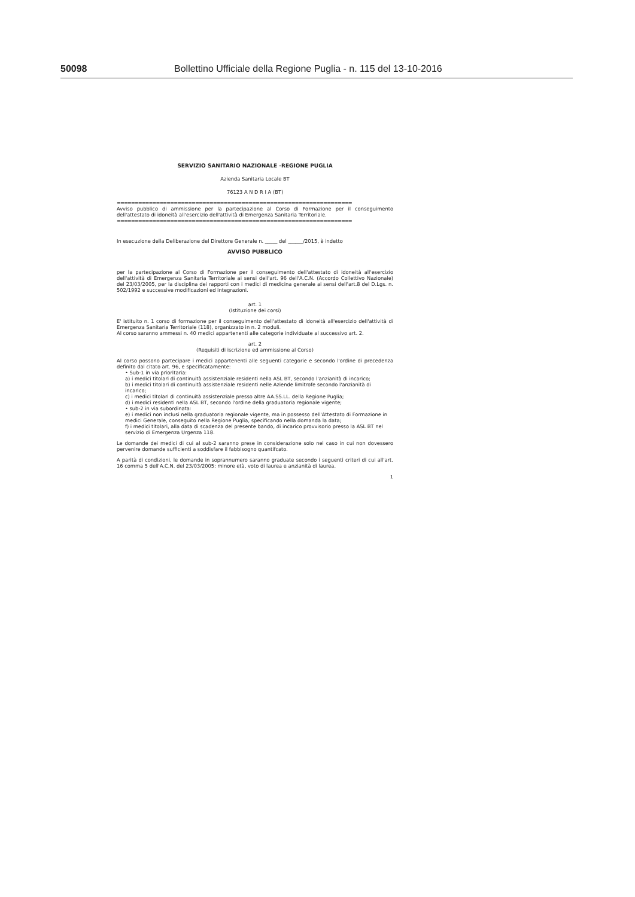50098 Bollettino Ufficiale della Regione Puglia - n. 115 del 13-10-2016
SERVIZIO SANITARIO NAZIONALE -REGIONE PUGLIA
Azienda Sanitaria Locale BT
76123 A N D R I A (BT)
==================================================================
Avviso pubblico di ammissione per la partecipazione al Corso di Formazione per il conseguimento dell'attestato di idoneità all'esercizio dell'attività di Emergenza Sanitaria Territoriale.
==================================================================
In esecuzione della Deliberazione del Direttore Generale n. _____ del ______/2015, è indetto
AVVISO PUBBLICO
per la partecipazione al Corso di Formazione per il conseguimento dell'attestato di idoneità all'esercizio dell'attività di Emergenza Sanitaria Territoriale ai sensi dell'art. 96 dell'A.C.N. (Accordo Collettivo Nazionale) del 23/03/2005, per la disciplina dei rapporti con i medici di medicina generale ai sensi dell'art.8 del D.Lgs. n. 502/1992 e successive modificazioni ed integrazioni.
art. 1
(Istituzione dei corsi)
E' istituito n. 1 corso di formazione per il conseguimento dell'attestato di idoneità all'esercizio dell'attività di Emergenza Sanitaria Territoriale (118), organizzato in n. 2 moduli.
Al corso saranno ammessi n. 40 medici appartenenti alle categorie individuate al successivo art. 2.
art. 2
(Requisiti di iscrizione ed ammissione al Corso)
Al corso possono partecipare i medici appartenenti alle seguenti categorie e secondo l'ordine di precedenza definito dal citato art. 96, e specificatamente:
• Sub-1 in via prioritaria:
a) i medici titolari di continuità assistenziale residenti nella ASL BT, secondo l'anzianità di incarico;
b) i medici titolari di continuità assistenziale residenti nelle Aziende limitrofe secondo l'anzianità di incarico;
c) i medici titolari di continuità assistenziale presso altre AA.SS.LL. della Regione Puglia;
d) i medici residenti nella ASL BT, secondo l'ordine della graduatoria regionale vigente;
• sub-2 in via subordinata:
e) i medici non inclusi nella graduatoria regionale vigente, ma in possesso dell'Attestato di Formazione in medici Generale, conseguito nella Regione Puglia, specificando nella domanda la data;
f) i medici titolari, alla data di scadenza del presente bando, di incarico provvisorio presso la ASL BT nel servizio di Emergenza Urgenza 118.
Le domande dei medici di cui al sub-2 saranno prese in considerazione solo nel caso in cui non dovessero pervenire domande sufficienti a soddisfare il fabbisogno quantifcato.
A parità di condizioni, le domande in soprannumero saranno graduate secondo i seguenti criteri di cui all'art. 16 comma 5 dell'A.C.N. del 23/03/2005: minore età, voto di laurea e anzianità di laurea.
1